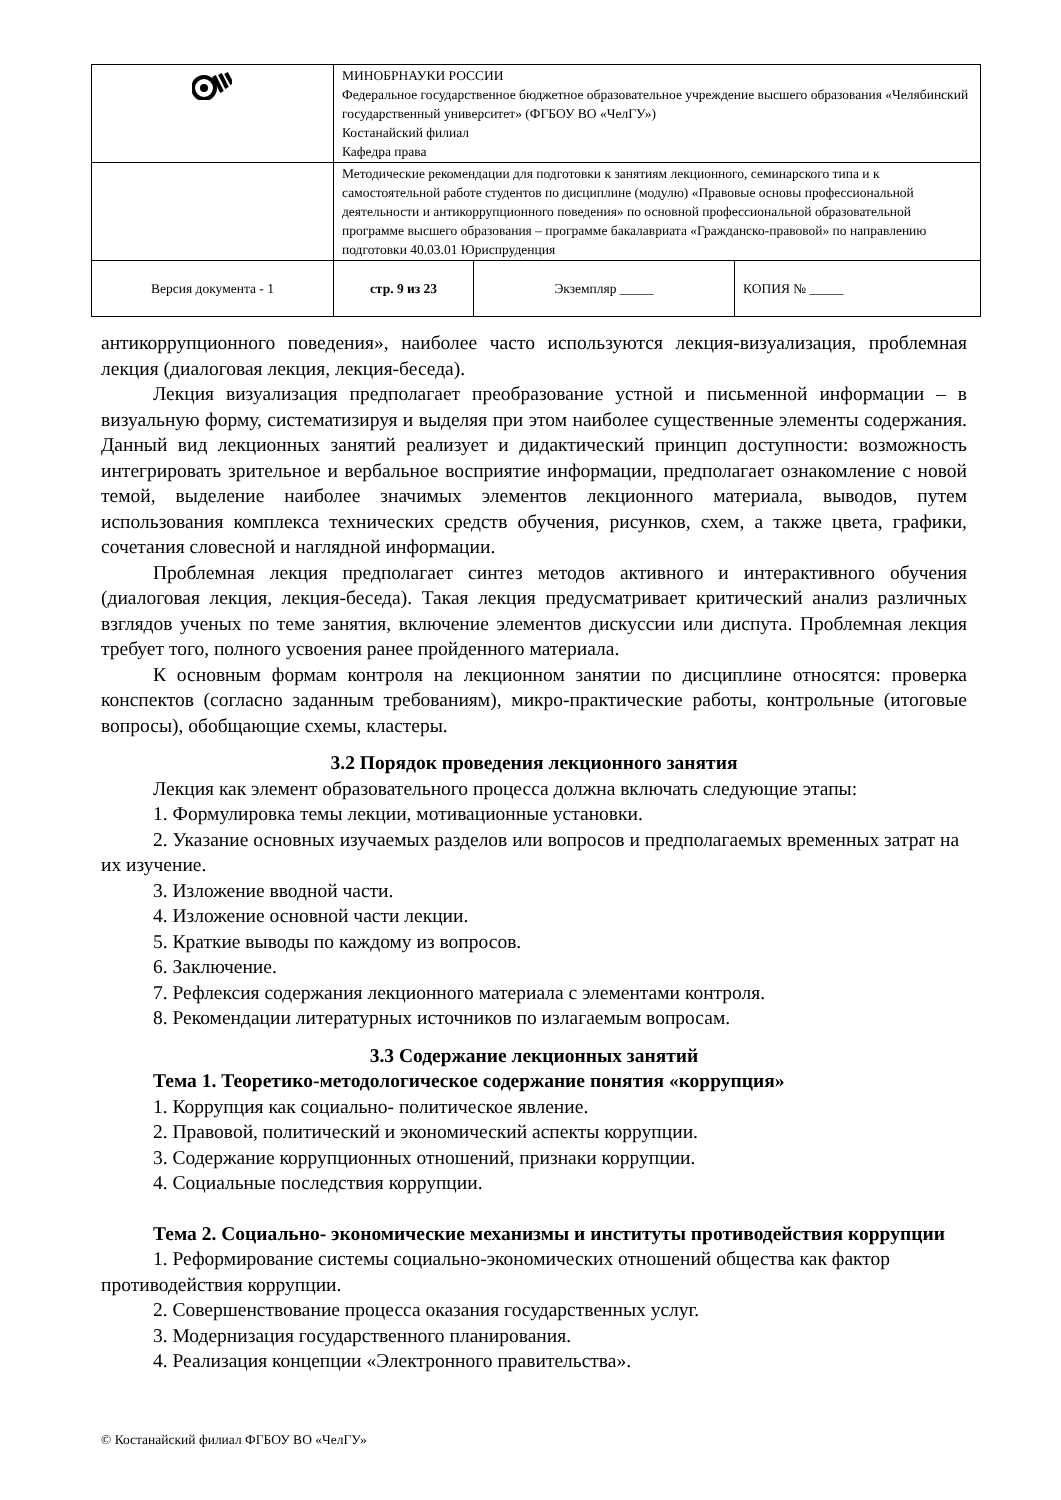| | МИНОБРНАУКИ РОССИИ Федеральное государственное бюджетное образовательное учреждение высшего образования «Челябинский государственный университет» (ФГБОУ ВО «ЧелГУ») Костанайский филиал Кафедра права | | |
| | Методические рекомендации для подготовки к занятиям лекционного, семинарского типа и к самостоятельной работе студентов по дисциплине (модулю) «Правовые основы профессиональной деятельности и антикоррупционного поведения» по основной профессиональной образовательной программе высшего образования – программе бакалавриата «Гражданско-правовой» по направлению подготовки 40.03.01 Юриспруденция | | |
| Версия документа - 1 | стр. 9 из 23 | Экземпляр _____ | КОПИЯ № _____ |
антикоррупционного поведения», наиболее часто используются лекция-визуализация, проблемная лекция (диалоговая лекция, лекция-беседа).
Лекция визуализация предполагает преобразование устной и письменной информации – в визуальную форму, систематизируя и выделяя при этом наиболее существенные элементы содержания. Данный вид лекционных занятий реализует и дидактический принцип доступности: возможность интегрировать зрительное и вербальное восприятие информации, предполагает ознакомление с новой темой, выделение наиболее значимых элементов лекционного материала, выводов, путем использования комплекса технических средств обучения, рисунков, схем, а также цвета, графики, сочетания словесной и наглядной информации.
Проблемная лекция предполагает синтез методов активного и интерактивного обучения (диалоговая лекция, лекция-беседа). Такая лекция предусматривает критический анализ различных взглядов ученых по теме занятия, включение элементов дискуссии или диспута. Проблемная лекция требует того, полного усвоения ранее пройденного материала.
К основным формам контроля на лекционном занятии по дисциплине относятся: проверка конспектов (согласно заданным требованиям), микро-практические работы, контрольные (итоговые вопросы), обобщающие схемы, кластеры.
3.2 Порядок проведения лекционного занятия
Лекция как элемент образовательного процесса должна включать следующие этапы:
1. Формулировка темы лекции, мотивационные установки.
2. Указание основных изучаемых разделов или вопросов и предполагаемых временных затрат на их изучение.
3. Изложение вводной части.
4. Изложение основной части лекции.
5. Краткие выводы по каждому из вопросов.
6. Заключение.
7. Рефлексия содержания лекционного материала с элементами контроля.
8. Рекомендации литературных источников по излагаемым вопросам.
3.3 Содержание лекционных занятий
Тема 1. Теоретико-методологическое содержание понятия «коррупция»
1. Коррупция как социально- политическое явление.
2. Правовой, политический и экономический аспекты коррупции.
3. Содержание коррупционных отношений, признаки коррупции.
4. Социальные последствия коррупции.
Тема 2. Социально- экономические механизмы и институты противодействия коррупции
1. Реформирование системы социально-экономических отношений общества как фактор противодействия коррупции.
2. Совершенствование процесса оказания государственных услуг.
3. Модернизация государственного планирования.
4. Реализация концепции «Электронного правительства».
© Костанайский филиал ФГБОУ ВО «ЧелГУ»